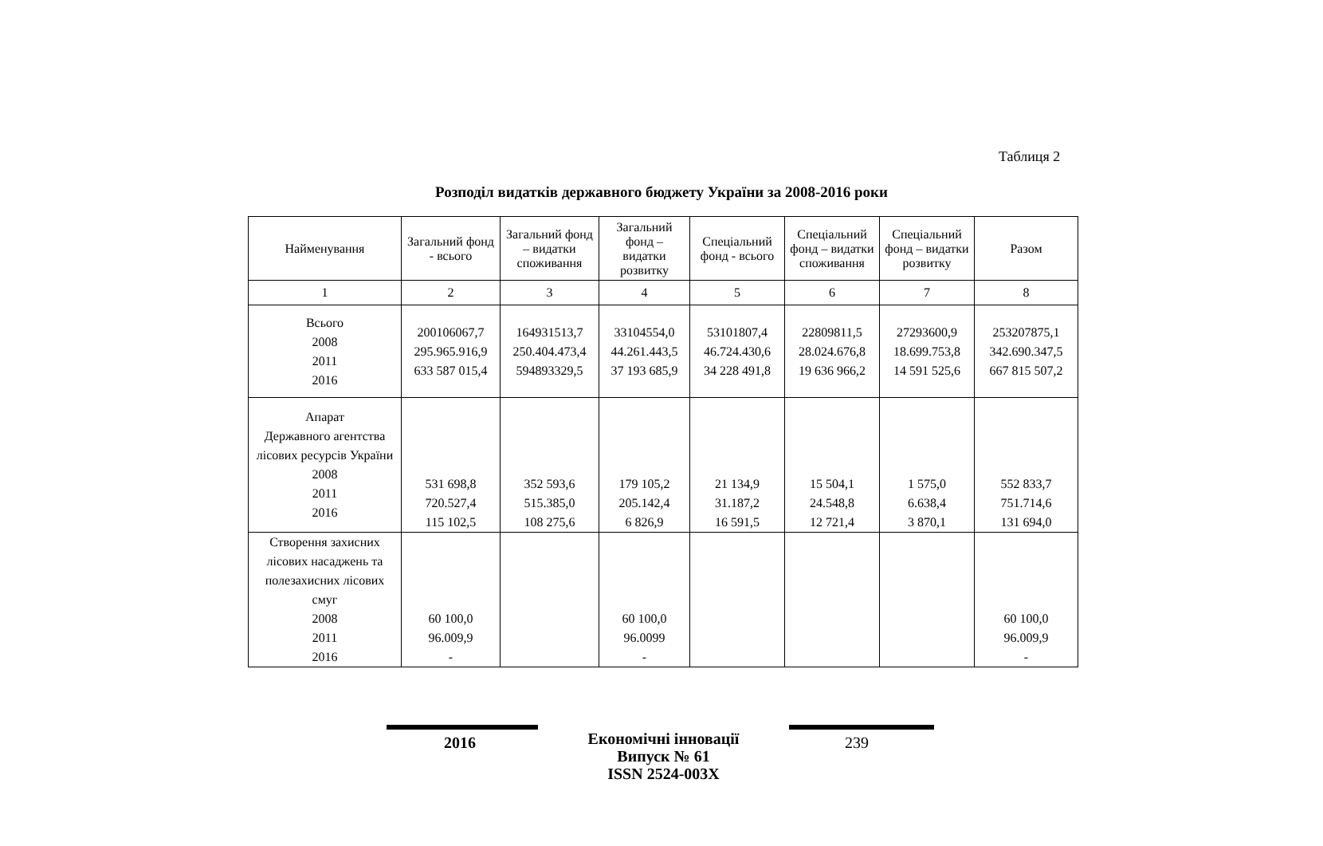Таблиця 2
Розподіл видатків державного бюджету України за 2008-2016 роки
| Найменування | Загальний фонд - всього | Загальний фонд – видатки споживання | Загальний фонд – видатки розвитку | Спеціальний фонд - всього | Спеціальний фонд – видатки споживання | Спеціальний фонд – видатки розвитку | Разом |
| --- | --- | --- | --- | --- | --- | --- | --- |
| 1 | 2 | 3 | 4 | 5 | 6 | 7 | 8 |
| Всього 2008 2011 2016 | 200106067,7 295.965.916,9 633 587 015,4 | 164931513,7 250.404.473,4 594893329,5 | 33104554,0 44.261.443,5 37 193 685,9 | 53101807,4 46.724.430,6 34 228 491,8 | 22809811,5 28.024.676,8 19 636 966,2 | 27293600,9 18.699.753,8 14 591 525,6 | 253207875,1 342.690.347,5 667 815 507,2 |
| Апарат Державного агентства лісових ресурсів України 2008 2011 2016 | 531 698,8 720.527,4 115 102,5 | 352 593,6 515.385,0 108 275,6 | 179 105,2 205.142,4 6 826,9 | 21 134,9 31.187,2 16 591,5 | 15 504,1 24.548,8 12 721,4 | 1 575,0 6.638,4 3 870,1 | 552 833,7 751.714,6 131 694,0 |
| Створення захисних лісових насаджень та полезахисних лісових смуг 2008 2011 2016 | 60 100,0 96.009,9 - | | 60 100,0 96.0099 - | | | | 60 100,0 96.009,9 - |
2016
Економічні інновації
Випуск № 61
ISSN 2524-003X
239